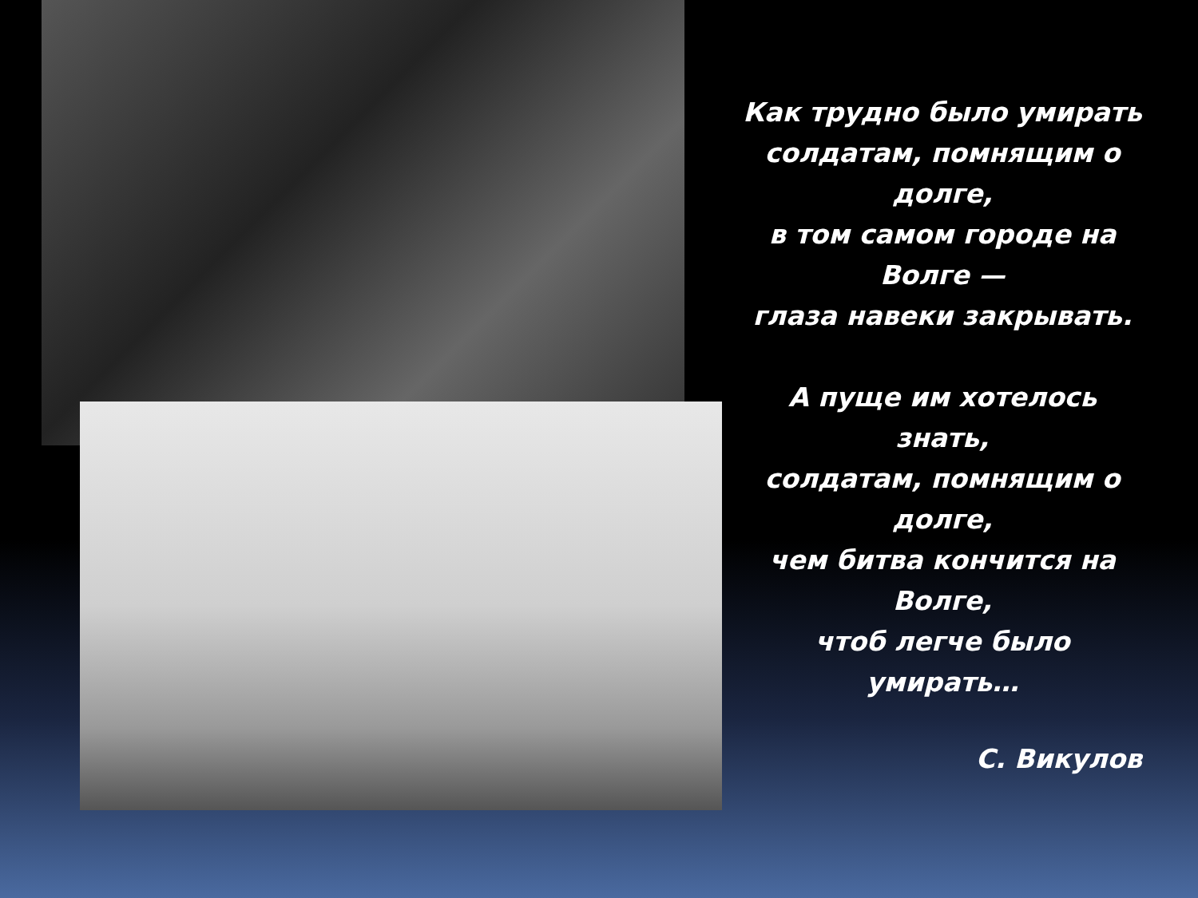Как трудно было умирать
солдатам, помнящим о
долге,
в том самом городе на
Волге —
глаза навеки закрывать.
А пуще им хотелось
знать,
солдатам, помнящим о
долге,
чем битва кончится на
Волге,
чтоб легче было
умирать…
С. Викулов